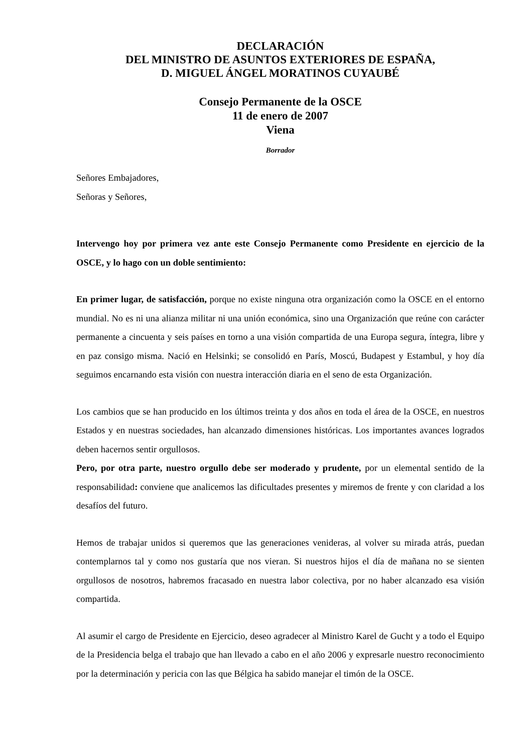DECLARACIÓN
DEL MINISTRO DE ASUNTOS EXTERIORES DE ESPAÑA,
D. MIGUEL ÁNGEL MORATINOS CUYAUBÉ
Consejo Permanente de la OSCE
11 de enero de 2007
Viena
Borrador
Señores Embajadores,
Señoras y Señores,
Intervengo hoy por primera vez ante este Consejo Permanente como Presidente en ejercicio de la OSCE, y lo hago con un doble sentimiento:
En primer lugar, de satisfacción, porque no existe ninguna otra organización como la OSCE en el entorno mundial. No es ni una alianza militar ni una unión económica, sino una Organización que reúne con carácter permanente a cincuenta y seis países en torno a una visión compartida de una Europa segura, íntegra, libre y en paz consigo misma. Nació en Helsinki; se consolidó en París, Moscú, Budapest y Estambul, y hoy día seguimos encarnando esta visión con nuestra interacción diaria en el seno de esta Organización.
Los cambios que se han producido en los últimos treinta y dos años en toda el área de la OSCE, en nuestros Estados y en nuestras sociedades, han alcanzado dimensiones históricas. Los importantes avances logrados deben hacernos sentir orgullosos.
Pero, por otra parte, nuestro orgullo debe ser moderado y prudente, por un elemental sentido de la responsabilidad: conviene que analicemos las dificultades presentes y miremos de frente y con claridad a los desafíos del futuro.
Hemos de trabajar unidos si queremos que las generaciones venideras, al volver su mirada atrás, puedan contemplarnos tal y como nos gustaría que nos vieran. Si nuestros hijos el día de mañana no se sienten orgullosos de nosotros, habremos fracasado en nuestra labor colectiva, por no haber alcanzado esa visión compartida.
Al asumir el cargo de Presidente en Ejercicio, deseo agradecer al Ministro Karel de Gucht y a todo el Equipo de la Presidencia belga el trabajo que han llevado a cabo en el año 2006 y expresarle nuestro reconocimiento por la determinación y pericia con las que Bélgica ha sabido manejar el timón de la OSCE.